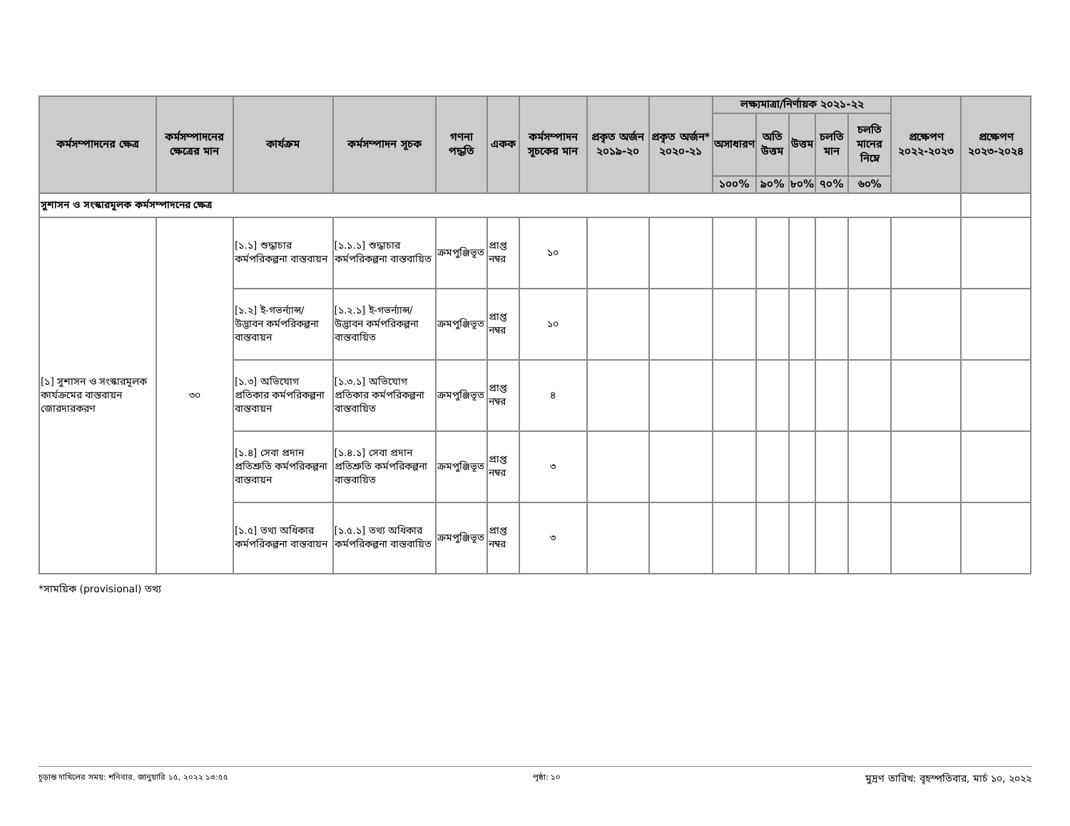| কর্মসম্পাদনের ক্ষেত্র | কর্মসম্পাদনের ক্ষেত্রের মান | কার্যক্রম | কর্মসম্পাদন সূচক | গণনা পদ্ধতি | একক | কর্মসম্পাদন সূচকের মান | প্রকৃত অর্জন ২০১৯-২০ | প্রকৃত অর্জন* ২০২০-২১ | লক্ষ্যমাত্রা/নির্ণায়ক ২০২১-২২ | | | | | প্রক্ষেপণ ২০২২-২০২৩ | প্রক্ষেপণ ২০২৩-২০২৪ |
| --- | --- | --- | --- | --- | --- | --- | --- | --- | --- | --- | --- | --- | --- | --- | --- |
| | | | | | | | | | অসাধারণ | অতি উত্তম | উত্তম | চলতি মান | চলতি মানের নিম্নে | | |
| | | | | | | | | | ১০০% | ৯০% | ৮০% | ৭০% | ৬০% | | |
| সুশাসন ও সংস্কারমূলক কর্মসম্পাদনের ক্ষেত্র | | | | | | | | | | | | | | | |
| [১] সুশাসন ও সংস্কারমূলক কার্যক্রমের বাস্তবায়ন জোরদারকরণ | ৩০ | [১.১] শুদ্ধাচার কর্মপরিকল্পনা বাস্তবায়ন | [১.১.১] শুদ্ধাচার কর্মপরিকল্পনা বাস্তবায়িত | ক্রমপুঞ্জিভূত | প্রাপ্ত নম্বর | ১০ | | | | | | | | | |
| | | [১.২] ই-গভর্ন্যান্স/ উদ্ভাবন কর্মপরিকল্পনা বাস্তবায়ন | [১.২.১] ই-গভর্ন্যান্স/ উদ্ভাবন কর্মপরিকল্পনা বাস্তবায়িত | ক্রমপুঞ্জিভূত | প্রাপ্ত নম্বর | ১০ | | | | | | | | | |
| | | [১.৩] অভিযোগ প্রতিকার কর্মপরিকল্পনা বাস্তবায়ন | [১.৩.১] অভিযোগ প্রতিকার কর্মপরিকল্পনা বাস্তবায়িত | ক্রমপুঞ্জিভূত | প্রাপ্ত নম্বর | ৪ | | | | | | | | | |
| | | [১.৪] সেবা প্রদান প্রতিশ্রুতি কর্মপরিকল্পনা বাস্তবায়ন | [১.৪.১] সেবা প্রদান প্রতিশ্রুতি কর্মপরিকল্পনা বাস্তবায়িত | ক্রমপুঞ্জিভূত | প্রাপ্ত নম্বর | ৩ | | | | | | | | | |
| | | [১.৫] তথ্য অধিকার কর্মপরিকল্পনা বাস্তবায়ন | [১.৫.১] তথ্য অধিকার কর্মপরিকল্পনা বাস্তবায়িত | ক্রমপুঞ্জিভূত | প্রাপ্ত নম্বর | ৩ | | | | | | | | | |
*সাময়িক (provisional) তথ্য
চূড়ান্ত দাখিলের সময়: শনিবার, জানুয়ারি ১৫, ২০২২ ১৩:৫৫ পৃষ্ঠা: ১০ মুদ্রণ তারিখ: বৃহস্পতিবার, মার্চ ১০, ২০২২